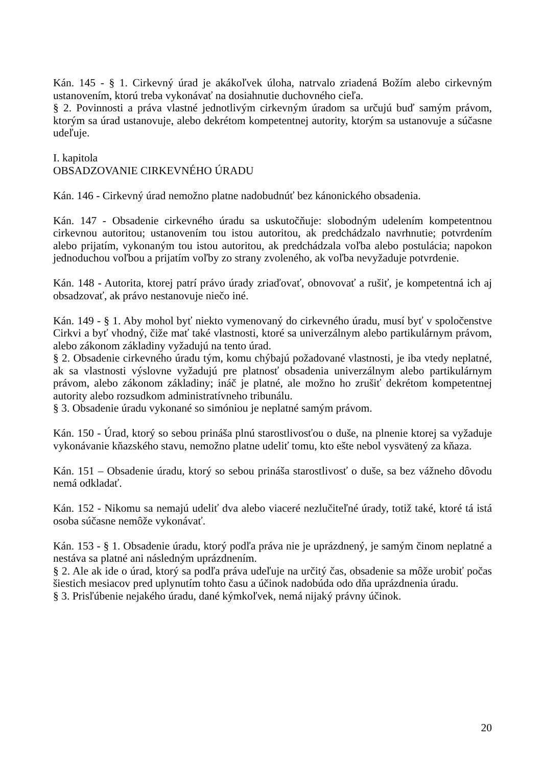Kán. 145 - § 1. Cirkevný úrad je akákoľvek úloha, natrvalo zriadená Božím alebo cirkevným ustanovením, ktorú treba vykonávať na dosiahnutie duchovného cieľa.
§ 2. Povinnosti a práva vlastné jednotlivým cirkevným úradom sa určujú buď samým právom, ktorým sa úrad ustanovuje, alebo dekrétom kompetentnej autority, ktorým sa ustanovuje a súčasne udeľuje.
I. kapitola
OBSADZOVANIE CIRKEVNÉHO ÚRADU
Kán. 146 - Cirkevný úrad nemožno platne nadobudnúť bez kánonického obsadenia.
Kán. 147 - Obsadenie cirkevného úradu sa uskutočňuje: slobodným udelením kompetentnou cirkevnou autoritou; ustanovením tou istou autoritou, ak predchádzalo navrhnutie; potvrdením alebo prijatím, vykonaným tou istou autoritou, ak predchádzala voľba alebo postulácia; napokon jednoduchou voľbou a prijatím voľby zo strany zvoleného, ak voľba nevyžaduje potvrdenie.
Kán. 148 - Autorita, ktorej patrí právo úrady zriaďovať, obnovovať a rušiť, je kompetentná ich aj obsadzovať, ak právo nestanovuje niečo iné.
Kán. 149 - § 1. Aby mohol byť niekto vymenovaný do cirkevného úradu, musí byť v spoločenstve Cirkvi a byť vhodný, čiže mať také vlastnosti, ktoré sa univerzálnym alebo partikulárnym právom, alebo zákonom základiny vyžadujú na tento úrad.
§ 2. Obsadenie cirkevného úradu tým, komu chýbajú požadované vlastnosti, je iba vtedy neplatné, ak sa vlastnosti výslovne vyžadujú pre platnosť obsadenia univerzálnym alebo partikulárnym právom, alebo zákonom základiny; ináč je platné, ale možno ho zrušiť dekrétom kompetentnej autority alebo rozsudkom administratívneho tribunálu.
§ 3. Obsadenie úradu vykonané so simóniou je neplatné samým právom.
Kán. 150 - Úrad, ktorý so sebou prináša plnú starostlivosťou o duše, na plnenie ktorej sa vyžaduje vykonávanie kňazského stavu, nemožno platne udeliť tomu, kto ešte nebol vysvätený za kňaza.
Kán. 151 – Obsadenie úradu, ktorý so sebou prináša starostlivosť o duše, sa bez vážneho dôvodu nemá odkladať.
Kán. 152 - Nikomu sa nemajú udeliť dva alebo viaceré nezlučiteľné úrady, totiž také, ktoré tá istá osoba súčasne nemôže vykonávať.
Kán. 153 - § 1. Obsadenie úradu, ktorý podľa práva nie je uprázdnený, je samým činom neplatné a nestáva sa platné ani následným uprázdnením.
§ 2. Ale ak ide o úrad, ktorý sa podľa práva udeľuje na určitý čas, obsadenie sa môže urobiť počas šiestich mesiacov pred uplynutím tohto času a účinok nadobúda odo dňa uprázdnenia úradu.
§ 3. Prisľúbenie nejakého úradu, dané kýmkoľvek, nemá nijaký právny účinok.
20